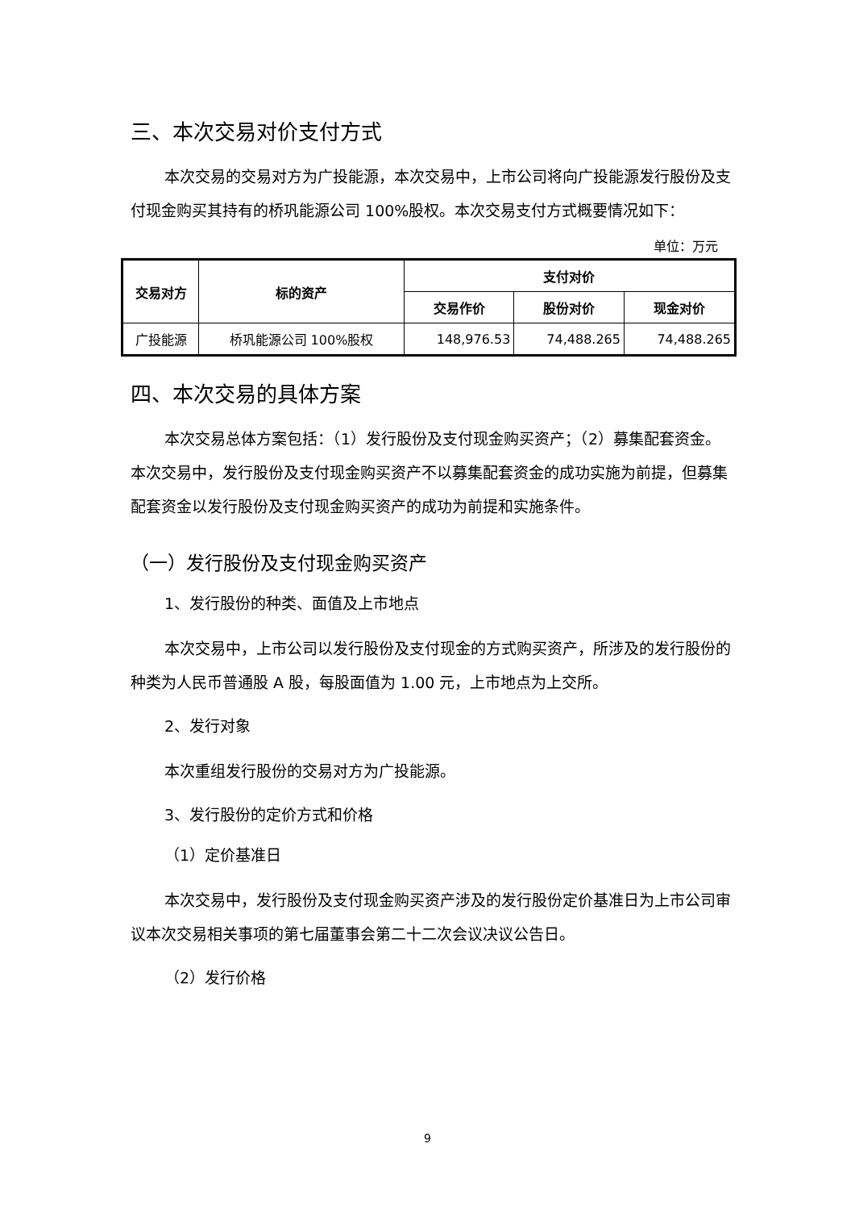三、本次交易对价支付方式
本次交易的交易对方为广投能源，本次交易中，上市公司将向广投能源发行股份及支付现金购买其持有的桥巩能源公司 100%股权。本次交易支付方式概要情况如下：
单位：万元
| 交易对方 | 标的资产 | 支付对价 | | |
| --- | --- | --- | --- | --- |
| | | 交易作价 | 股份对价 | 现金对价 |
| 广投能源 | 桥巩能源公司 100%股权 | 148,976.53 | 74,488.265 | 74,488.265 |
四、本次交易的具体方案
本次交易总体方案包括：（1）发行股份及支付现金购买资产；（2）募集配套资金。本次交易中，发行股份及支付现金购买资产不以募集配套资金的成功实施为前提，但募集配套资金以发行股份及支付现金购买资产的成功为前提和实施条件。
（一）发行股份及支付现金购买资产
1、发行股份的种类、面值及上市地点
本次交易中，上市公司以发行股份及支付现金的方式购买资产，所涉及的发行股份的种类为人民币普通股 A 股，每股面值为 1.00 元，上市地点为上交所。
2、发行对象
本次重组发行股份的交易对方为广投能源。
3、发行股份的定价方式和价格
（1）定价基准日
本次交易中，发行股份及支付现金购买资产涉及的发行股份定价基准日为上市公司审议本次交易相关事项的第七届董事会第二十二次会议决议公告日。
（2）发行价格
9